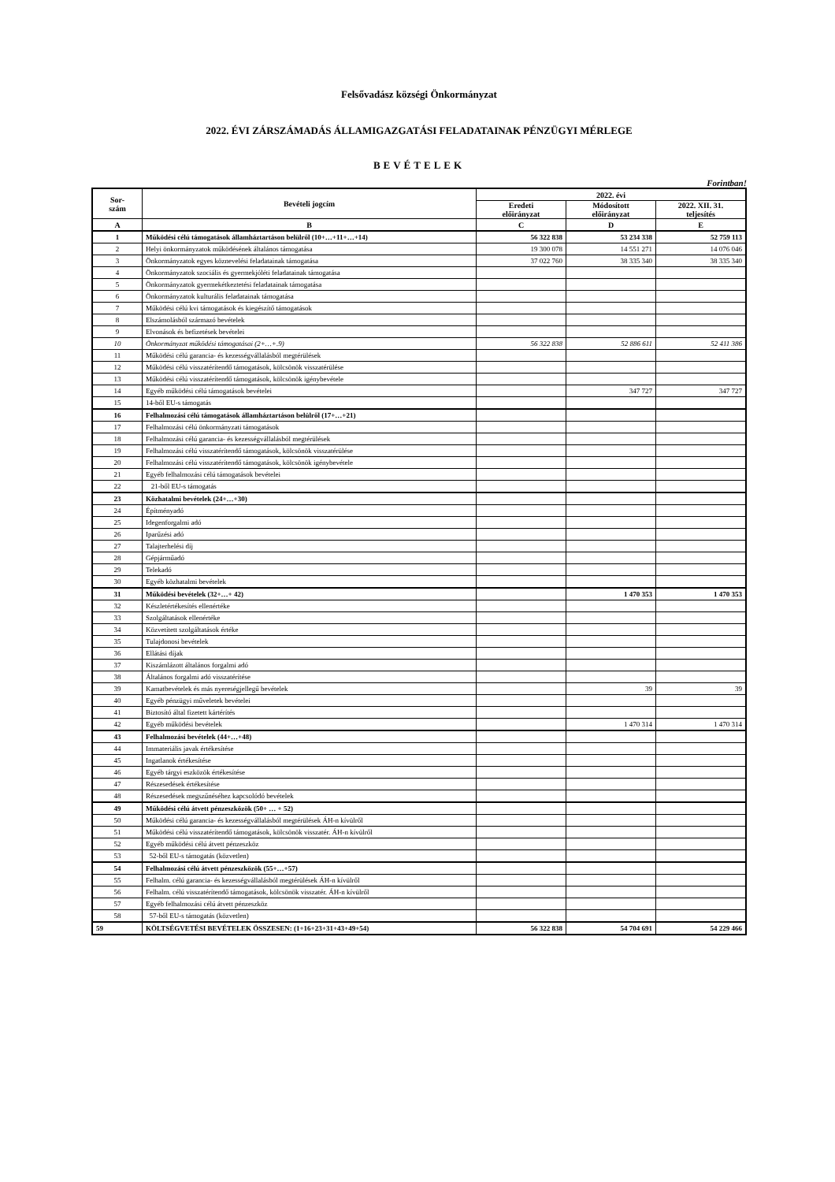Felsővadász községi Önkormányzat
2022. ÉVI ZÁRSZÁMADÁS ÁLLAMIGAZGATÁSI FELADATAINAK PÉNZÜGYI MÉRLEGE
BEVÉTELEK
Forintban!
| Sor- szám | Bevételi jogcím | 2022. évi | | |
| --- | --- | --- | --- | --- |
| | | Eredeti előirányzat | Módosított előirányzat | 2022. XII. 31. teljesítés |
| A | B | C | D | E |
| 1 | Működési célú támogatások államháztartáson belülről (10+…+11+…+14) | 56 322 838 | 53 234 338 | 52 759 113 |
| 2 | Helyi önkormányzatok működésének általános támogatása | 19 300 078 | 14 551 271 | 14 076 046 |
| 3 | Önkormányzatok egyes köznevelési feladatainak támogatása | 37 022 760 | 38 335 340 | 38 335 340 |
| 4 | Önkormányzatok szociális és gyermekjóléti feladatainak támogatása | | | |
| 5 | Önkormányzatok gyermekétkeztetési feladatainak támogatása | | | |
| 6 | Önkormányzatok kulturális feladatainak támogatása | | | |
| 7 | Működési célú kvi támogatások és kiegészítő támogatások | | | |
| 8 | Elszámolásból származó bevételek | | | |
| 9 | Elvonások és befizetések bevételei | | | |
| 10 | Önkormányzat működési támogatásai (2+…+.9) | 56 322 838 | 52 886 611 | 52 411 386 |
| 11 | Működési célú garancia- és kezességvállalásból megtérülések | | | |
| 12 | Működési célú visszatérítendő támogatások, kölcsönök visszatérülése | | | |
| 13 | Működési célú visszatérítendő támogatások, kölcsönök igénybevétele | | | |
| 14 | Egyéb működési célú támogatások bevételei | | 347 727 | 347 727 |
| 15 | 14-ből EU-s támogatás | | | |
| 16 | Felhalmozási célú támogatások államháztartáson belülről (17+…+21) | | | |
| 17 | Felhalmozási célú önkormányzati támogatások | | | |
| 18 | Felhalmozási célú garancia- és kezességvállalásból megtérülések | | | |
| 19 | Felhalmozási célú visszatérítendő támogatások, kölcsönök visszatérülése | | | |
| 20 | Felhalmozási célú visszatérítendő támogatások, kölcsönök igénybevétele | | | |
| 21 | Egyéb felhalmozási célú támogatások bevételei | | | |
| 22 | 21-ből EU-s támogatás | | | |
| 23 | Közhatalmi bevételek (24+…+30) | | | |
| 24 | Építményadó | | | |
| 25 | Idegenforgalmi adó | | | |
| 26 | Iparűzési adó | | | |
| 27 | Talajterhelési díj | | | |
| 28 | Gépjárműadó | | | |
| 29 | Telekadó | | | |
| 30 | Egyéb közhatalmi bevételek | | | |
| 31 | Működési bevételek (32+…+ 42) | | 1 470 353 | 1 470 353 |
| 32 | Készletértékesítés ellenértéke | | | |
| 33 | Szolgáltatások ellenértéke | | | |
| 34 | Közvetített szolgáltatások értéke | | | |
| 35 | Tulajdonosi bevételek | | | |
| 36 | Ellátási díjak | | | |
| 37 | Kiszámlázott általános forgalmi adó | | | |
| 38 | Általános forgalmi adó visszatérítése | | | |
| 39 | Kamatbevételek és más nyereségjellegű bevételek | | 39 | 39 |
| 40 | Egyéb pénzügyi műveletek bevételei | | | |
| 41 | Biztosító által fizetett kártérítés | | | |
| 42 | Egyéb működési bevételek | | 1 470 314 | 1 470 314 |
| 43 | Felhalmozási bevételek (44+…+48) | | | |
| 44 | Immateriális javak értékesítése | | | |
| 45 | Ingatlanok értékesítése | | | |
| 46 | Egyéb tárgyi eszközök értékesítése | | | |
| 47 | Részesedések értékesítése | | | |
| 48 | Részesedések megszűnéséhez kapcsolódó bevételek | | | |
| 49 | Működési célú átvett pénzeszközök (50+ … + 52) | | | |
| 50 | Működési célú garancia- és kezességvállalásból megtérülések ÁH-n kívülről | | | |
| 51 | Működési célú visszatérítendő támogatások, kölcsönök visszatér. ÁH-n kívülről | | | |
| 52 | Egyéb működési célú átvett pénzeszköz | | | |
| 53 | 52-ből EU-s támogatás (közvetlen) | | | |
| 54 | Felhalmozási célú átvett pénzeszközök (55+…+57) | | | |
| 55 | Felhalm. célú garancia- és kezességvállalásból megtérülések ÁH-n kívülről | | | |
| 56 | Felhalm. célú visszatérítendő támogatások, kölcsönök visszatér. ÁH-n kívülről | | | |
| 57 | Egyéb felhalmozási célú átvett pénzeszköz | | | |
| 58 | 57-ből EU-s támogatás (közvetlen) | | | |
| 59 | KÖLTSÉGVETÉSI BEVÉTELEK ÖSSZESEN: (1+16+23+31+43+49+54) | 56 322 838 | 54 704 691 | 54 229 466 |